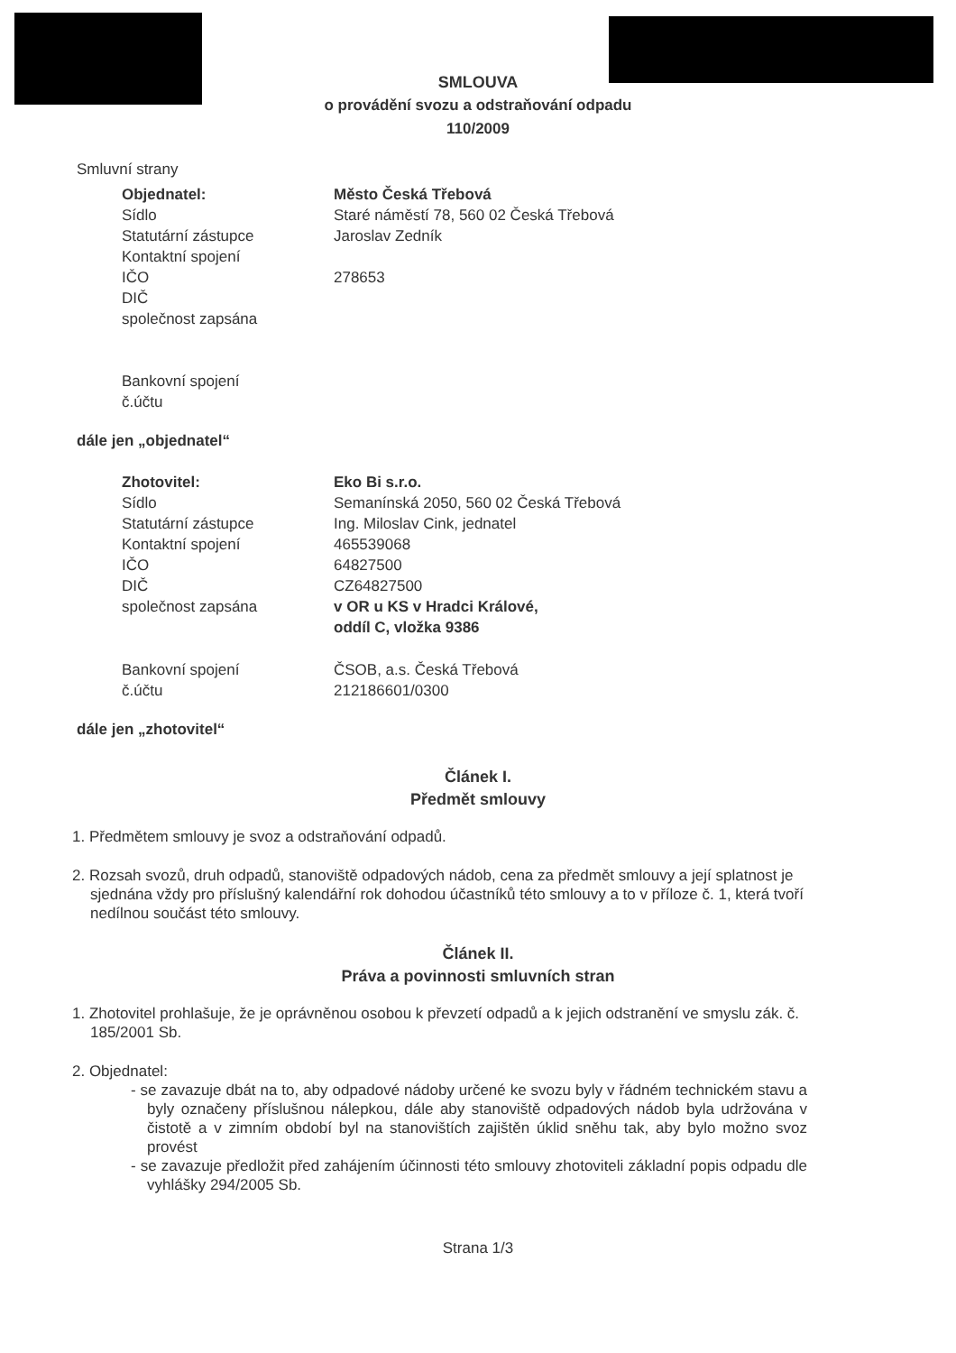SMLOUVA
o provádění svozu a odstraňování odpadu
110/2009
Smluvní strany
| Objednatel: | Město Česká Třebová |
| Sídlo | Staré náměstí 78, 560 02 Česká Třebová |
| Statutární zástupce | Jaroslav Zedník |
| Kontaktní spojení | |
| IČO | 278653 |
| DIČ | |
| společnost zapsána | |
| Bankovní spojení | |
| č.účtu | |
dále jen „objednatel“
| Zhotovitel: | Eko Bi s.r.o. |
| Sídlo | Semanínská 2050, 560 02 Česká Třebová |
| Statutární zástupce | Ing. Miloslav Cink, jednatel |
| Kontaktní spojení | 465539068 |
| IČO | 64827500 |
| DIČ | CZ64827500 |
| společnost zapsána | v OR u KS v Hradci Králové, oddíl C, vložka 9386 |
| Bankovní spojení | ČSOB, a.s. Česká Třebová |
| č.účtu | 212186601/0300 |
dále jen „zhotovitel“
Článek I.
Předmět smlouvy
1. Předmětem smlouvy je svoz a odstraňování odpadů.
2. Rozsah svozů, druh odpadů, stanoviště odpadových nádob, cena za předmět smlouvy a její splatnost je sjednána vždy pro příslušný kalendářní rok dohodou účastníků této smlouvy a to v příloze č. 1, která tvoří nedílnou součást této smlouvy.
Článek II.
Práva a povinnosti smluvních stran
1. Zhotovitel prohlašuje, že je oprávněnou osobou k převzetí odpadů a k jejich odstranění ve smyslu zák. č. 185/2001 Sb.
2. Objednatel:
- se zavazuje dbát na to, aby odpadové nádoby určené ke svozu byly v řádném technickém stavu a byly označeny příslušnou nálepkou, dále aby stanoviště odpadových nádob byla udržována v čistotě a v zimním období byl na stanovištích zajištěn úklid sněhu tak, aby bylo možno svoz provést
- se zavazuje předložit před zahájením účinnosti této smlouvy zhotoviteli základní popis odpadu dle vyhlášky 294/2005 Sb.
Strana 1/3